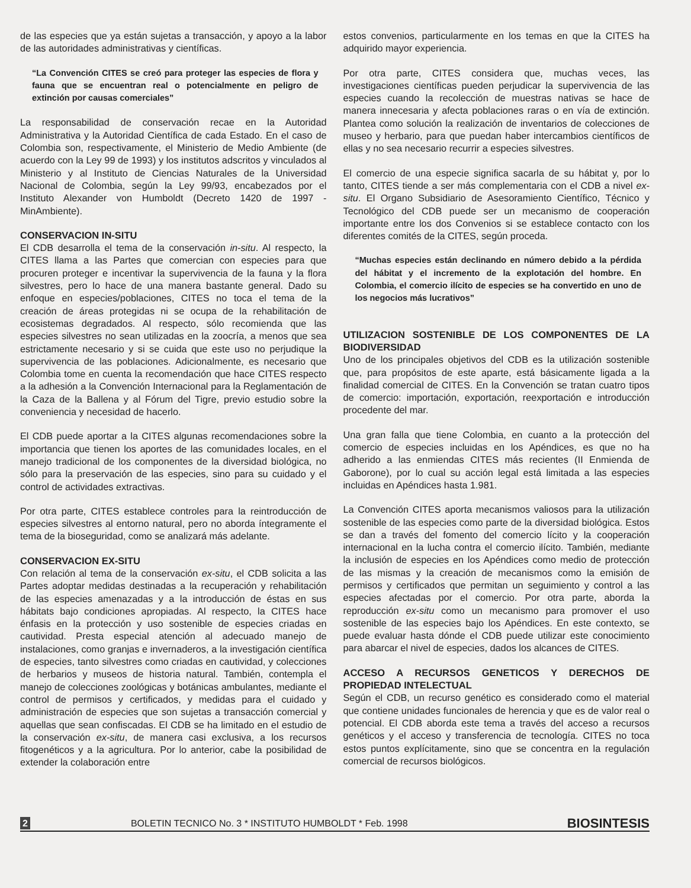de las especies que ya están sujetas a transacción, y apoyo a la labor de las autoridades administrativas y científicas.
“La Convención CITES se creó para proteger las especies de flora y fauna que se encuentran real o potencialmente en peligro de extinción por causas comerciales”
La responsabilidad de conservación recae en la Autoridad Administrativa y la Autoridad Científica de cada Estado. En el caso de Colombia son, respectivamente, el Ministerio de Medio Ambiente (de acuerdo con la Ley 99 de 1993) y los institutos adscritos y vinculados al Ministerio y al Instituto de Ciencias Naturales de la Universidad Nacional de Colombia, según la Ley 99/93, encabezados por el Instituto Alexander von Humboldt (Decreto 1420 de 1997 - MinAmbiente).
CONSERVACION IN-SITU
El CDB desarrolla el tema de la conservación in-situ. Al respecto, la CITES llama a las Partes que comercian con especies para que procuren proteger e incentivar la supervivencia de la fauna y la flora silvestres, pero lo hace de una manera bastante general. Dado su enfoque en especies/poblaciones, CITES no toca el tema de la creación de áreas protegidas ni se ocupa de la rehabilitación de ecosistemas degradados. Al respecto, sólo recomienda que las especies silvestres no sean utilizadas en la zoocría, a menos que sea estrictamente necesario y si se cuida que este uso no perjudique la supervivencia de las poblaciones. Adicionalmente, es necesario que Colombia tome en cuenta la recomendación que hace CITES respecto a la adhesión a la Convención Internacional para la Reglamentación de la Caza de la Ballena y al Fórum del Tigre, previo estudio sobre la conveniencia y necesidad de hacerlo.
El CDB puede aportar a la CITES algunas recomendaciones sobre la importancia que tienen los aportes de las comunidades locales, en el manejo tradicional de los componentes de la diversidad biológica, no sólo para la preservación de las especies, sino para su cuidado y el control de actividades extractivas.
Por otra parte, CITES establece controles para la reintroducción de especies silvestres al entorno natural, pero no aborda íntegramente el tema de la bioseguridad, como se analizará más adelante.
CONSERVACION EX-SITU
Con relación al tema de la conservación ex-situ, el CDB solicita a las Partes adoptar medidas destinadas a la recuperación y rehabilitación de las especies amenazadas y a la introducción de éstas en sus hábitats bajo condiciones apropiadas. Al respecto, la CITES hace énfasis en la protección y uso sostenible de especies criadas en cautividad. Presta especial atención al adecuado manejo de instalaciones, como granjas e invernaderos, a la investigación científica de especies, tanto silvestres como criadas en cautividad, y colecciones de herbarios y museos de historia natural. También, contempla el manejo de colecciones zoológicas y botánicas ambulantes, mediante el control de permisos y certificados, y medidas para el cuidado y administración de especies que son sujetas a transacción comercial y aquellas que sean confiscadas. El CDB se ha limitado en el estudio de la conservación ex-situ, de manera casi exclusiva, a los recursos fitogenéticos y a la agricultura. Por lo anterior, cabe la posibilidad de extender la colaboración entre
estos convenios, particularmente en los temas en que la CITES ha adquirido mayor experiencia.
Por otra parte, CITES considera que, muchas veces, las investigaciones científicas pueden perjudicar la supervivencia de las especies cuando la recolección de muestras nativas se hace de manera innecesaria y afecta poblaciones raras o en vía de extinción. Plantea como solución la realización de inventarios de colecciones de museo y herbario, para que puedan haber intercambios científicos de ellas y no sea necesario recurrir a especies silvestres.
El comercio de una especie significa sacarla de su hábitat y, por lo tanto, CITES tiende a ser más complementaria con el CDB a nivel ex-situ. El Organo Subsidiario de Asesoramiento Científico, Técnico y Tecnológico del CDB puede ser un mecanismo de cooperación importante entre los dos Convenios si se establece contacto con los diferentes comités de la CITES, según proceda.
“Muchas especies están declinando en número debido a la pérdida del hábitat y el incremento de la explotación del hombre. En Colombia, el comercio ilícito de especies se ha convertido en uno de los negocios más lucrativos”
UTILIZACION SOSTENIBLE DE LOS COMPONENTES DE LA BIODIVERSIDAD
Uno de los principales objetivos del CDB es la utilización sostenible que, para propósitos de este aparte, está básicamente ligada a la finalidad comercial de CITES. En la Convención se tratan cuatro tipos de comercio: importación, exportación, reexportación e introducción procedente del mar.
Una gran falla que tiene Colombia, en cuanto a la protección del comercio de especies incluidas en los Apéndices, es que no ha adherido a las enmiendas CITES más recientes (II Enmienda de Gaborone), por lo cual su acción legal está limitada a las especies incluidas en Apéndices hasta 1.981.
La Convención CITES aporta mecanismos valiosos para la utilización sostenible de las especies como parte de la diversidad biológica. Estos se dan a través del fomento del comercio lícito y la cooperación internacional en la lucha contra el comercio ilícito. También, mediante la inclusión de especies en los Apéndices como medio de protección de las mismas y la creación de mecanismos como la emisión de permisos y certificados que permitan un seguimiento y control a las especies afectadas por el comercio. Por otra parte, aborda la reproducción ex-situ como un mecanismo para promover el uso sostenible de las especies bajo los Apéndices. En este contexto, se puede evaluar hasta dónde el CDB puede utilizar este conocimiento para abarcar el nivel de especies, dados los alcances de CITES.
ACCESO A RECURSOS GENETICOS Y DERECHOS DE PROPIEDAD INTELECTUAL
Según el CDB, un recurso genético es considerado como el material que contiene unidades funcionales de herencia y que es de valor real o potencial. El CDB aborda este tema a través del acceso a recursos genéticos y el acceso y transferencia de tecnología. CITES no toca estos puntos explícitamente, sino que se concentra en la regulación comercial de recursos biológicos.
2 BOLETIN TECNICO No. 3 * INSTITUTO HUMBOLDT * Feb. 1998 BIOSINTESIS